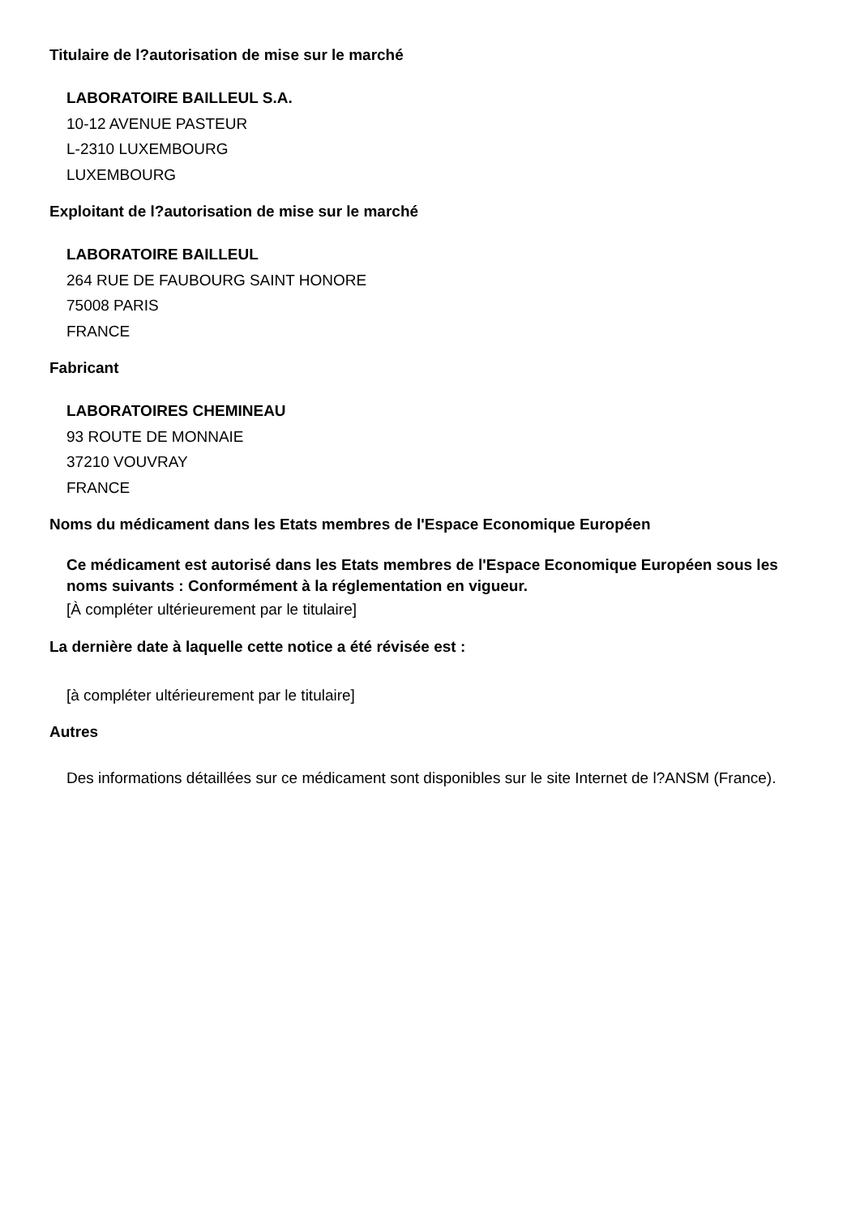Titulaire de l?autorisation de mise sur le marché
LABORATOIRE BAILLEUL S.A.
10-12 AVENUE PASTEUR
L-2310 LUXEMBOURG
LUXEMBOURG
Exploitant de l?autorisation de mise sur le marché
LABORATOIRE BAILLEUL
264 RUE DE FAUBOURG SAINT HONORE
75008 PARIS
FRANCE
Fabricant
LABORATOIRES CHEMINEAU
93 ROUTE DE MONNAIE
37210 VOUVRAY
FRANCE
Noms du médicament dans les Etats membres de l'Espace Economique Européen
Ce médicament est autorisé dans les Etats membres de l'Espace Economique Européen sous les noms suivants : Conformément à la réglementation en vigueur.
[À compléter ultérieurement par le titulaire]
La dernière date à laquelle cette notice a été révisée est :
[à compléter ultérieurement par le titulaire]
Autres
Des informations détaillées sur ce médicament sont disponibles sur le site Internet de l?ANSM (France).